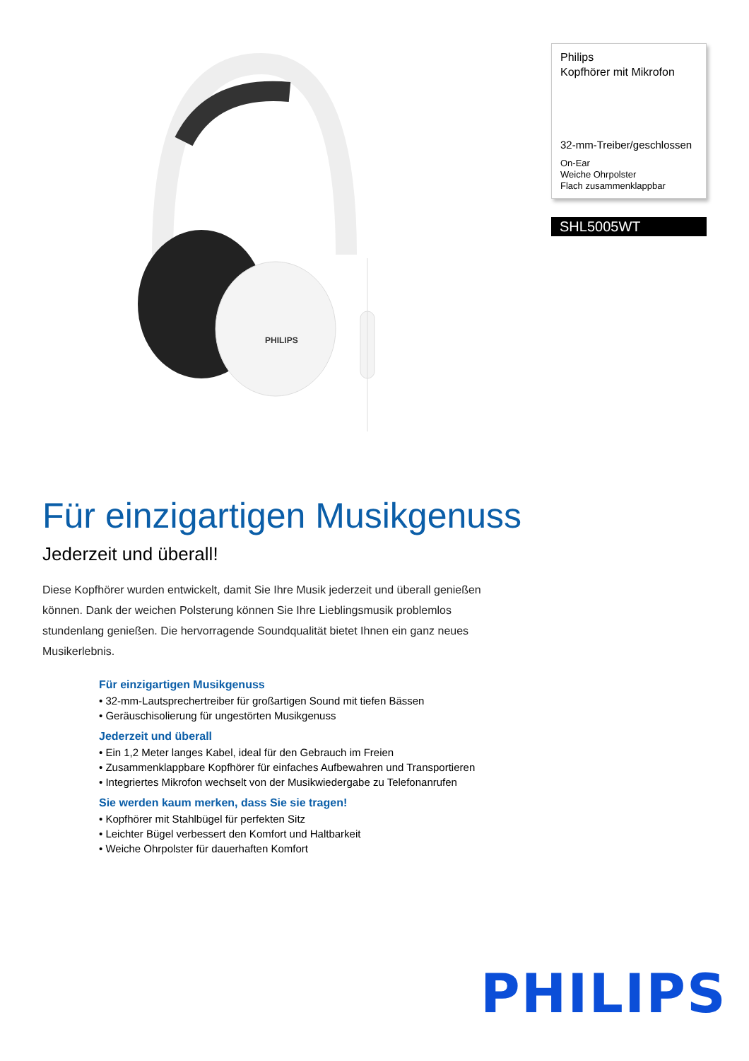PHILIPS
Philips
Kopfhörer mit Mikrofon
32-mm-Treiber/geschlossen
On-Ear
Weiche Ohrpolster
Flach zusammenklappbar
SHL5005WT
Für einzigartigen Musikgenuss
Jederzeit und überall!
Diese Kopfhörer wurden entwickelt, damit Sie Ihre Musik jederzeit und überall genießen können. Dank der weichen Polsterung können Sie Ihre Lieblingsmusik problemlos stundenlang genießen. Die hervorragende Soundqualität bietet Ihnen ein ganz neues Musikerlebnis.
Für einzigartigen Musikgenuss
• 32-mm-Lautsprechertreiber für großartigen Sound mit tiefen Bässen
• Geräuschisolierung für ungestörten Musikgenuss
Jederzeit und überall
• Ein 1,2 Meter langes Kabel, ideal für den Gebrauch im Freien
• Zusammenklappbare Kopfhörer für einfaches Aufbewahren und Transportieren
• Integriertes Mikrofon wechselt von der Musikwiedergabe zu Telefonanrufen
Sie werden kaum merken, dass Sie sie tragen!
• Kopfhörer mit Stahlbügel für perfekten Sitz
• Leichter Bügel verbessert den Komfort und Haltbarkeit
• Weiche Ohrpolster für dauerhaften Komfort
PHILIPS